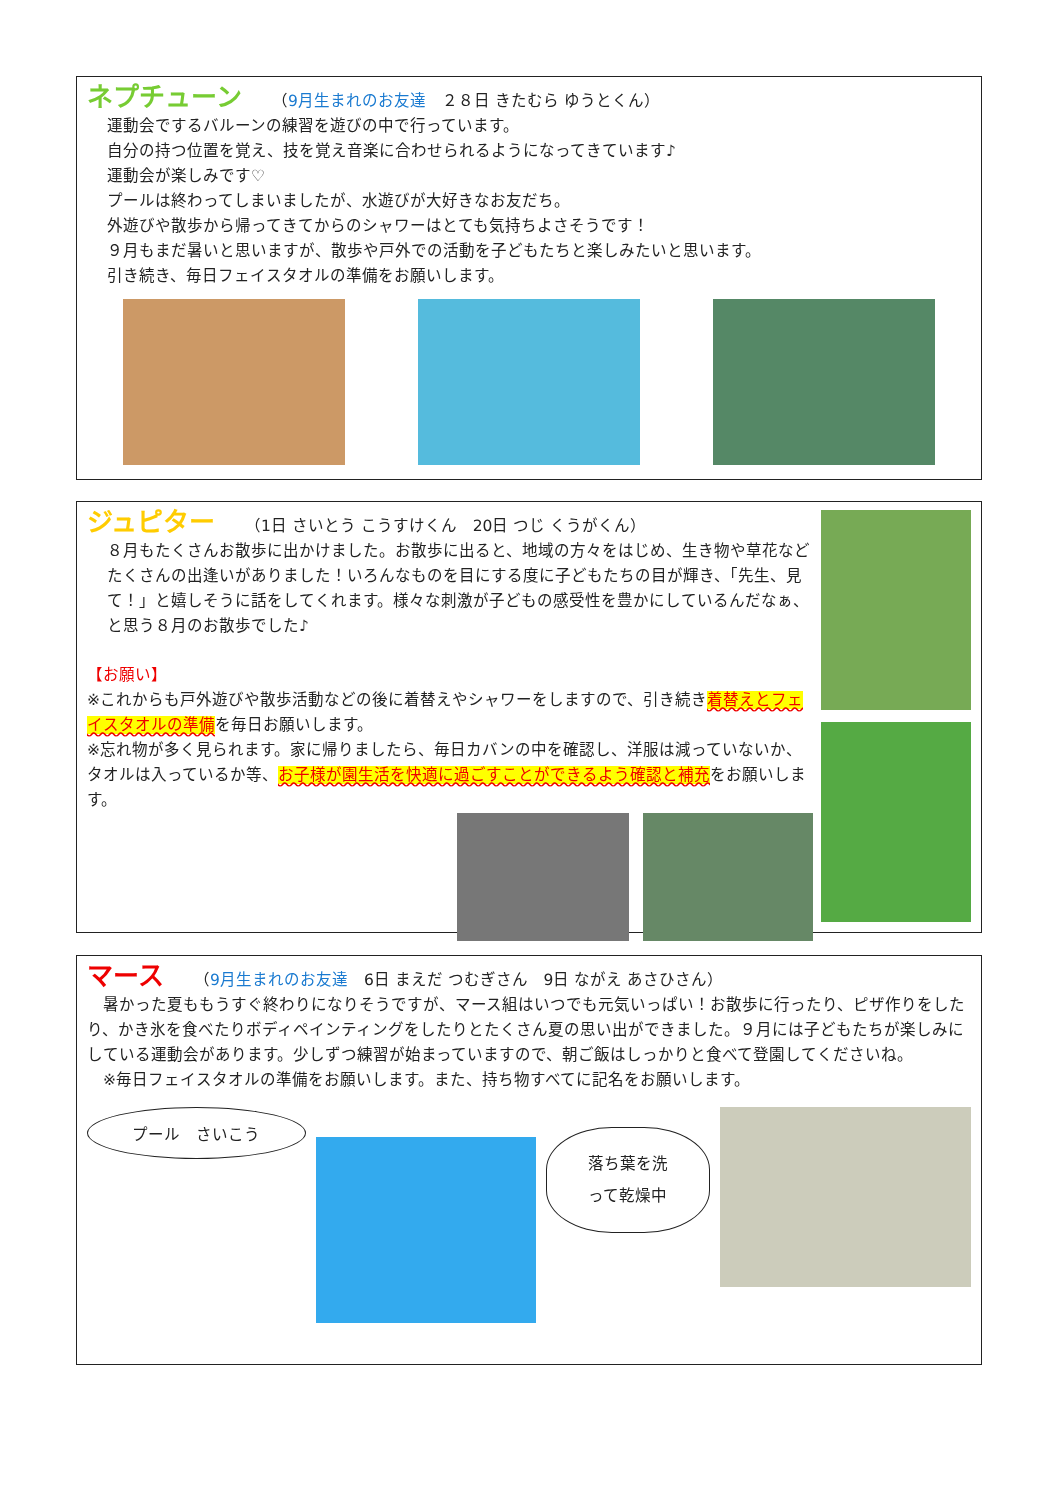ネプチューン （9月生まれのお友達　２８日 きたむら ゆうとくん）
運動会でするバルーンの練習を遊びの中で行っています。
自分の持つ位置を覚え、技を覚え音楽に合わせられるようになってきています♪
運動会が楽しみです♡
プールは終わってしまいましたが、水遊びが大好きなお友だち。
外遊びや散歩から帰ってきてからのシャワーはとても気持ちよさそうです！
９月もまだ暑いと思いますが、散歩や戸外での活動を子どもたちと楽しみたいと思います。
引き続き、毎日フェイスタオルの準備をお願いします。
ジュピター （1日 さいとう こうすけくん　20日 つじ くうがくん）
８月もたくさんお散歩に出かけました。お散歩に出ると、地域の方々をはじめ、生き物や草花などたくさんの出逢いがありました！いろんなものを目にする度に子どもたちの目が輝き、「先生、見て！」と嬉しそうに話をしてくれます。様々な刺激が子どもの感受性を豊かにしているんだなぁ、と思う８月のお散歩でした♪
【お願い】
※これからも戸外遊びや散歩活動などの後に着替えやシャワーをしますので、引き続き着替えとフェイスタオルの準備を毎日お願いします。
※忘れ物が多く見られます。家に帰りましたら、毎日カバンの中を確認し、洋服は減っていないか、タオルは入っているか等、お子様が園生活を快適に過ごすことができるよう確認と補充をお願いします。
マース （9月生まれのお友達　6日 まえだ つむぎさん　9日 ながえ あさひさん）
　暑かった夏ももうすぐ終わりになりそうですが、マース組はいつでも元気いっぱい！お散歩に行ったり、ピザ作りをしたり、かき氷を食べたりボディペインティングをしたりとたくさん夏の思い出ができました。９月には子どもたちが楽しみにしている運動会があります。少しずつ練習が始まっていますので、朝ご飯はしっかりと食べて登園してくださいね。
　※毎日フェイスタオルの準備をお願いします。また、持ち物すべてに記名をお願いします。
プール　さいこう
落ち葉を洗
って乾燥中